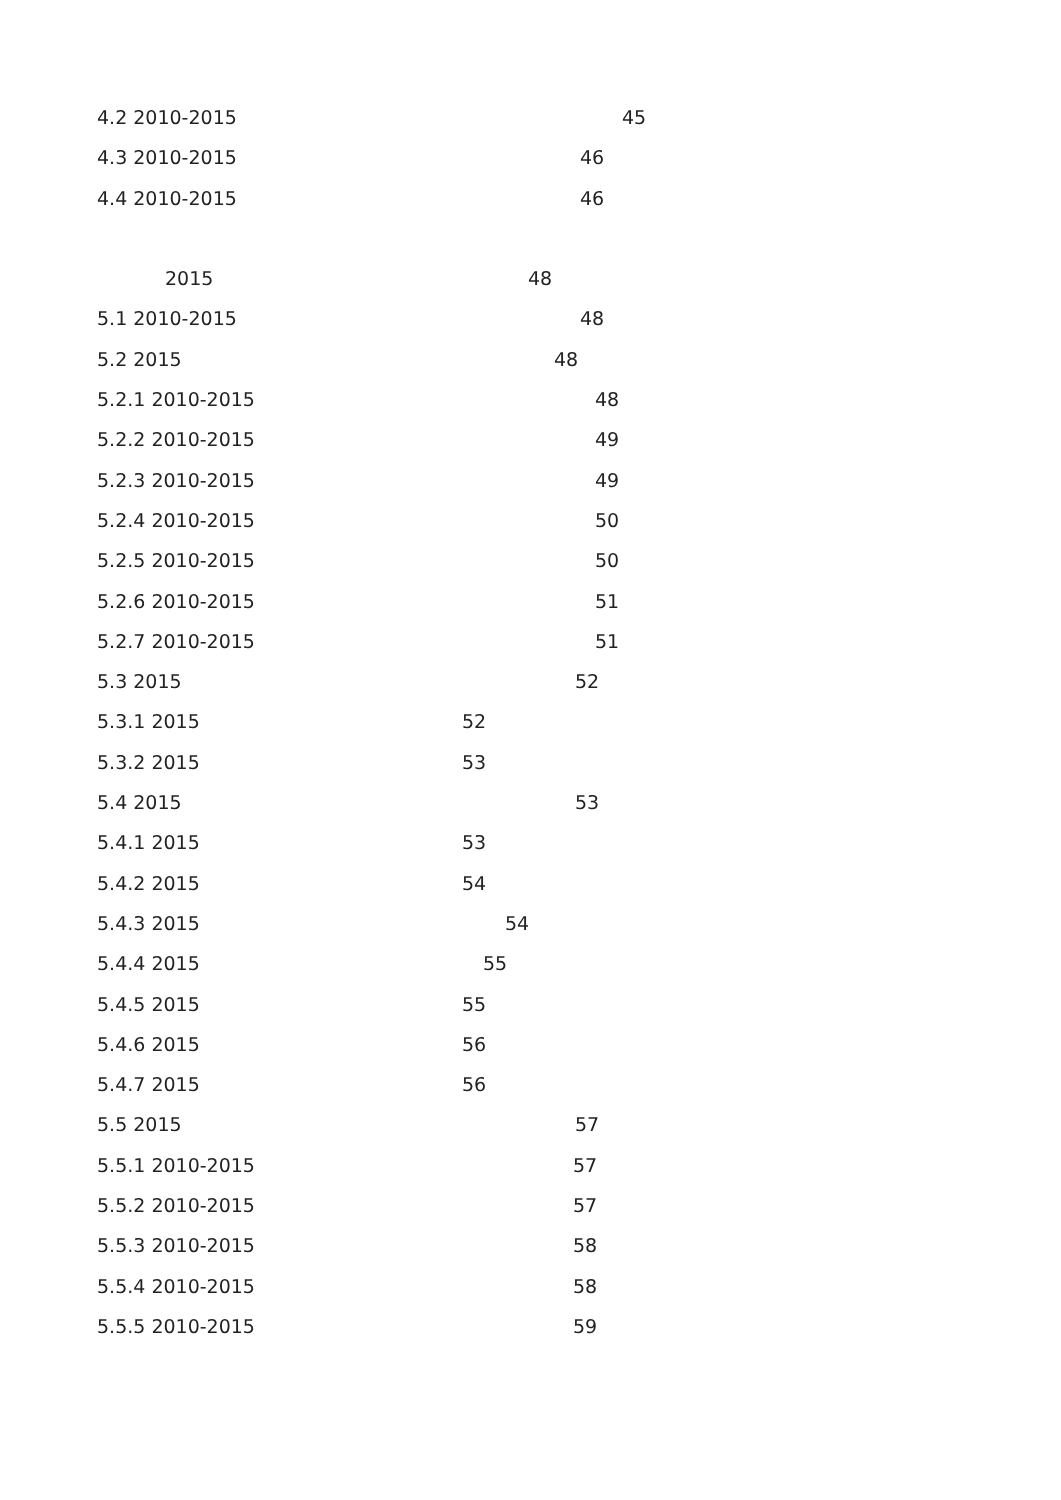4.2 2010-2015 45
4.3 2010-2015 46
4.4 2010-2015 46
2015 48
5.1 2010-2015 48
5.2 2015 48
5.2.1 2010-2015 48
5.2.2 2010-2015 49
5.2.3 2010-2015 49
5.2.4 2010-2015 50
5.2.5 2010-2015 50
5.2.6 2010-2015 51
5.2.7 2010-2015 51
5.3 2015 52
5.3.1 2015 52
5.3.2 2015 53
5.4 2015 53
5.4.1 2015 53
5.4.2 2015 54
5.4.3 2015 54
5.4.4 2015 55
5.4.5 2015 55
5.4.6 2015 56
5.4.7 2015 56
5.5 2015 57
5.5.1 2010-2015 57
5.5.2 2010-2015 57
5.5.3 2010-2015 58
5.5.4 2010-2015 58
5.5.5 2010-2015 59